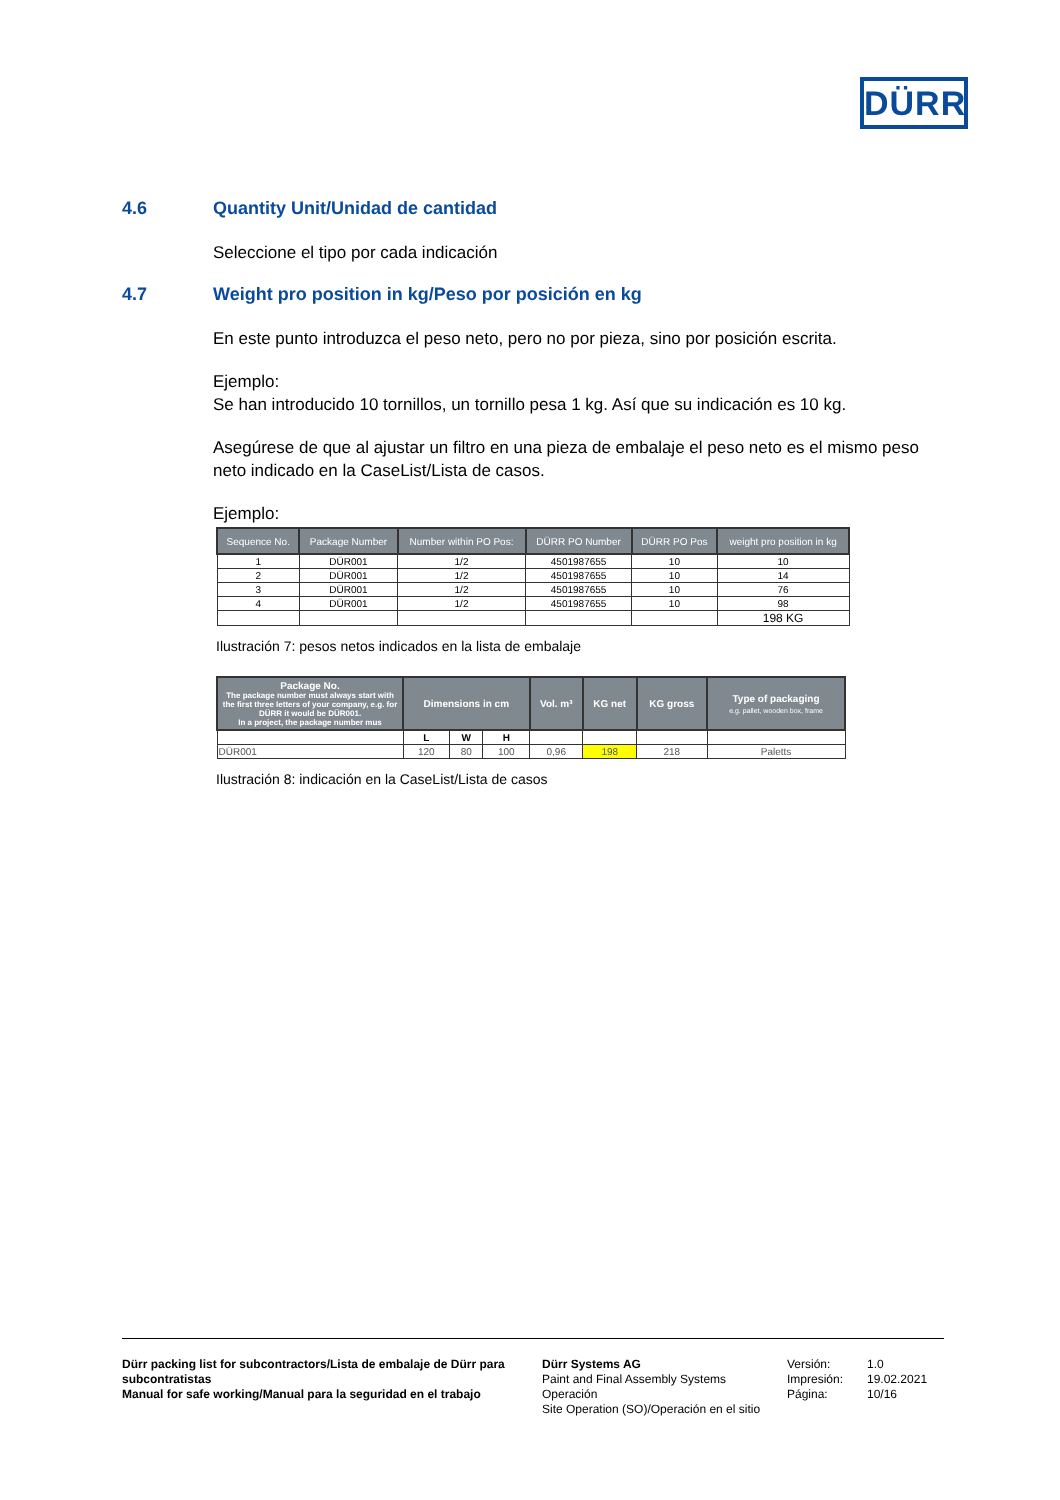DÜRR
4.6 Quantity Unit/Unidad de cantidad
Seleccione el tipo por cada indicación
4.7 Weight pro position in kg/Peso por posición en kg
En este punto introduzca el peso neto, pero no por pieza, sino por posición escrita.
Ejemplo:
Se han introducido 10 tornillos, un tornillo pesa 1 kg. Así que su indicación es 10 kg.
Asegúrese de que al ajustar un filtro en una pieza de embalaje el peso neto es el mismo peso neto indicado en la CaseList/Lista de casos.
Ejemplo:
| Sequence No. | Package Number | Number within PO Pos: | DÜRR PO Number | DÜRR PO Pos | weight pro position in kg |
| --- | --- | --- | --- | --- | --- |
| 1 | DÜR001 | 1/2 | 4501987655 | 10 | 10 |
| 2 | DÜR001 | 1/2 | 4501987655 | 10 | 14 |
| 3 | DÜR001 | 1/2 | 4501987655 | 10 | 76 |
| 4 | DÜR001 | 1/2 | 4501987655 | 10 | 98 |
| | | | | | 198 KG |
Ilustración 7: pesos netos indicados en la lista de embalaje
| Package No. The package number must always start with the first three letters of your company, e.g. for DÜRR it would be DÜR001. In a project, the package number mus | Dimensions in cm | | | Vol. m³ | KG net | KG gross | Type of packaging e.g. pallet, wooden box, frame |
| --- | --- | --- | --- | --- | --- | --- | --- |
| | L | W | H | | | | |
| DÜR001 | 120 | 80 | 100 | 0,96 | 198 | 218 | Paletts |
Ilustración 8: indicación en la CaseList/Lista de casos
Dürr packing list for subcontractors/Lista de embalaje de Dürr para subcontratistas
Manual for safe working/Manual para la seguridad en el trabajo
Dürr Systems AG
Paint and Final Assembly Systems
Operación
Site Operation (SO)/Operación en el sitio
Versión:
Impresión:
Página:
1.0
19.02.2021
10/16